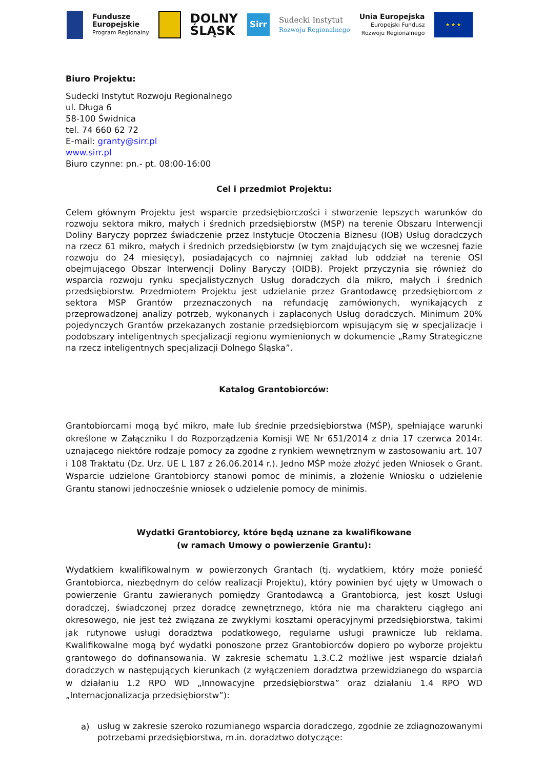Fundusze
Europejskie
Program Regionalny
DOLNY
ŚLĄSK
Sirr
Sudecki Instytut
Rozwoju Regionalnego
Unia Europejska
Europejski Fundusz
Rozwoju Regionalnego
★ ★ ★
Biuro Projektu:
Sudecki Instytut Rozwoju Regionalnego
ul. Długa 6
58-100 Świdnica
tel. 74 660 62 72
E-mail: granty@sirr.pl
www.sirr.pl
Biuro czynne: pn.- pt. 08:00-16:00
Cel i przedmiot Projektu:
Celem głównym Projektu jest wsparcie przedsiębiorczości i stworzenie lepszych warunków do rozwoju sektora mikro, małych i średnich przedsiębiorstw (MSP) na terenie Obszaru Interwencji Doliny Baryczy poprzez świadczenie przez Instytucje Otoczenia Biznesu (IOB) Usług doradczych na rzecz 61 mikro, małych i średnich przedsiębiorstw (w tym znajdujących się we wczesnej fazie rozwoju do 24 miesięcy), posiadających co najmniej zakład lub oddział na terenie OSI obejmującego Obszar Interwencji Doliny Baryczy (OIDB). Projekt przyczynia się również do wsparcia rozwoju rynku specjalistycznych Usług doradczych dla mikro, małych i średnich przedsiębiorstw. Przedmiotem Projektu jest udzielanie przez Grantodawcę przedsiębiorcom z sektora MSP Grantów przeznaczonych na refundację zamówionych, wynikających z przeprowadzonej analizy potrzeb, wykonanych i zapłaconych Usług doradczych. Minimum 20% pojedynczych Grantów przekazanych zostanie przedsiębiorcom wpisującym się w specjalizacje i podobszary inteligentnych specjalizacji regionu wymienionych w dokumencie „Ramy Strategiczne na rzecz inteligentnych specjalizacji Dolnego Śląska”.
Katalog Grantobiorców:
Grantobiorcami mogą być mikro, małe lub średnie przedsiębiorstwa (MŚP), spełniające warunki określone w Załączniku I do Rozporządzenia Komisji WE Nr 651/2014 z dnia 17 czerwca 2014r. uznającego niektóre rodzaje pomocy za zgodne z rynkiem wewnętrznym w zastosowaniu art. 107 i 108 Traktatu (Dz. Urz. UE L 187 z 26.06.2014 r.). Jedno MŚP może złożyć jeden Wniosek o Grant. Wsparcie udzielone Grantobiorcy stanowi pomoc de minimis, a złożenie Wniosku o udzielenie Grantu stanowi jednocześnie wniosek o udzielenie pomocy de minimis.
Wydatki Grantobiorcy, które będą uznane za kwalifikowane
(w ramach Umowy o powierzenie Grantu):
Wydatkiem kwalifikowalnym w powierzonych Grantach (tj. wydatkiem, który może ponieść Grantobiorca, niezbędnym do celów realizacji Projektu), który powinien być ujęty w Umowach o powierzenie Grantu zawieranych pomiędzy Grantodawcą a Grantobiorcą, jest koszt Usługi doradczej, świadczonej przez doradcę zewnętrznego, która nie ma charakteru ciągłego ani okresowego, nie jest też związana ze zwykłymi kosztami operacyjnymi przedsiębiorstwa, takimi jak rutynowe usługi doradztwa podatkowego, regularne usługi prawnicze lub reklama. Kwalifikowalne mogą być wydatki ponoszone przez Grantobiorców dopiero po wyborze projektu grantowego do dofinansowania. W zakresie schematu 1.3.C.2 możliwe jest wsparcie działań doradczych w następujących kierunkach (z wyłączeniem doradztwa przewidzianego do wsparcia w działaniu 1.2 RPO WD „Innowacyjne przedsiębiorstwa” oraz działaniu 1.4 RPO WD „Internacjonalizacja przedsiębiorstw”):
a)
usług w zakresie szeroko rozumianego wsparcia doradczego, zgodnie ze zdiagnozowanymi potrzebami przedsiębiorstwa, m.in. doradztwo dotyczące: